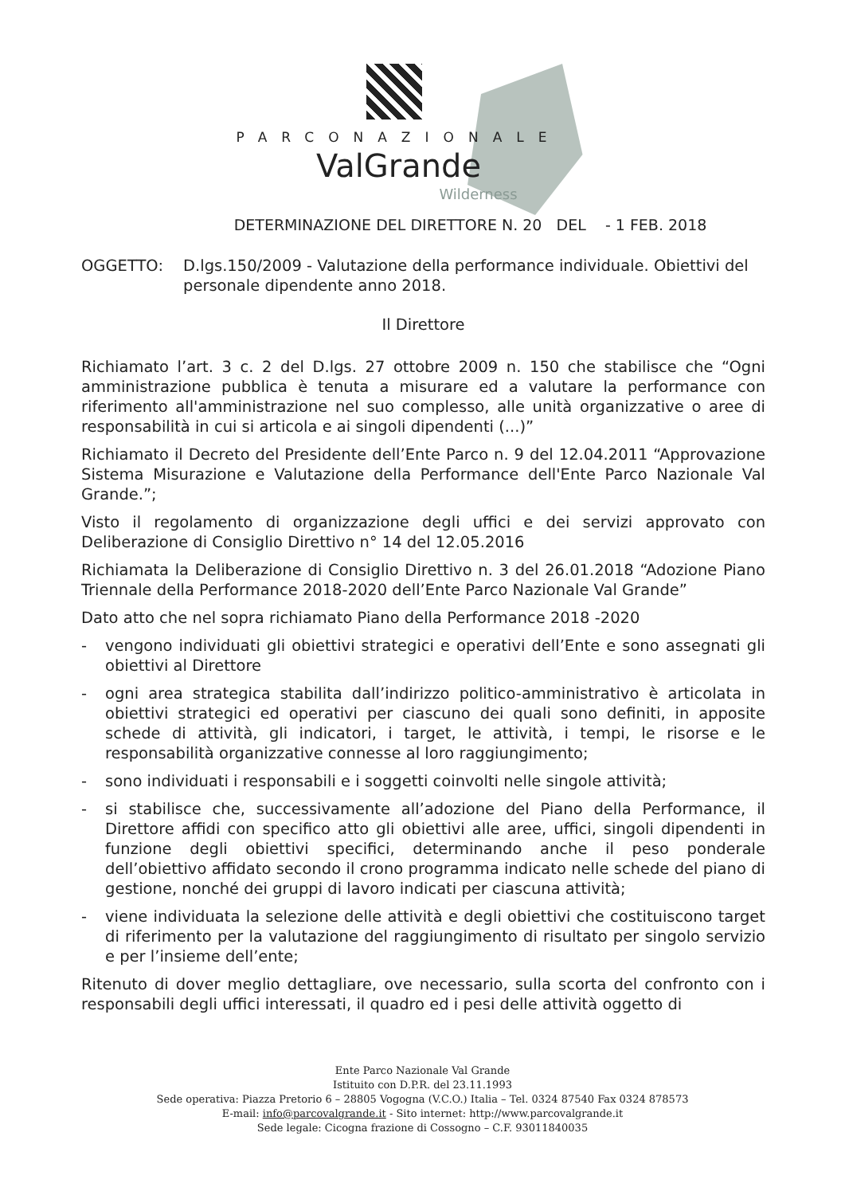PARCONAZIONALE
ValGrande
Wilderness
DETERMINAZIONE DEL DIRETTORE N. 20 DEL - 1 FEB. 2018
OGGETTO: D.lgs.150/2009 - Valutazione della performance individuale. Obiettivi del personale dipendente anno 2018.
Il Direttore
Richiamato l’art. 3 c. 2 del D.lgs. 27 ottobre 2009 n. 150 che stabilisce che “Ogni amministrazione pubblica è tenuta a misurare ed a valutare la performance con riferimento all'amministrazione nel suo complesso, alle unità organizzative o aree di responsabilità in cui si articola e ai singoli dipendenti (...)”
Richiamato il Decreto del Presidente dell’Ente Parco n. 9 del 12.04.2011 “Approvazione Sistema Misurazione e Valutazione della Performance dell'Ente Parco Nazionale Val Grande.”;
Visto il regolamento di organizzazione degli uffici e dei servizi approvato con Deliberazione di Consiglio Direttivo n° 14 del 12.05.2016
Richiamata la Deliberazione di Consiglio Direttivo n. 3 del 26.01.2018 “Adozione Piano Triennale della Performance 2018-2020 dell’Ente Parco Nazionale Val Grande”
Dato atto che nel sopra richiamato Piano della Performance 2018 -2020
- vengono individuati gli obiettivi strategici e operativi dell’Ente e sono assegnati gli obiettivi al Direttore
- ogni area strategica stabilita dall’indirizzo politico-amministrativo è articolata in obiettivi strategici ed operativi per ciascuno dei quali sono definiti, in apposite schede di attività, gli indicatori, i target, le attività, i tempi, le risorse e le responsabilità organizzative connesse al loro raggiungimento;
- sono individuati i responsabili e i soggetti coinvolti nelle singole attività;
- si stabilisce che, successivamente all’adozione del Piano della Performance, il Direttore affidi con specifico atto gli obiettivi alle aree, uffici, singoli dipendenti in funzione degli obiettivi specifici, determinando anche il peso ponderale dell’obiettivo affidato secondo il crono programma indicato nelle schede del piano di gestione, nonché dei gruppi di lavoro indicati per ciascuna attività;
- viene individuata la selezione delle attività e degli obiettivi che costituiscono target di riferimento per la valutazione del raggiungimento di risultato per singolo servizio e per l’insieme dell’ente;
Ritenuto di dover meglio dettagliare, ove necessario, sulla scorta del confronto con i responsabili degli uffici interessati, il quadro ed i pesi delle attività oggetto di
Ente Parco Nazionale Val Grande
Istituito con D.P.R. del 23.11.1993
Sede operativa: Piazza Pretorio 6 – 28805 Vogogna (V.C.O.) Italia – Tel. 0324 87540 Fax 0324 878573
E-mail: info@parcovalgrande.it - Sito internet: http://www.parcovalgrande.it
Sede legale: Cicogna frazione di Cossogno – C.F. 93011840035